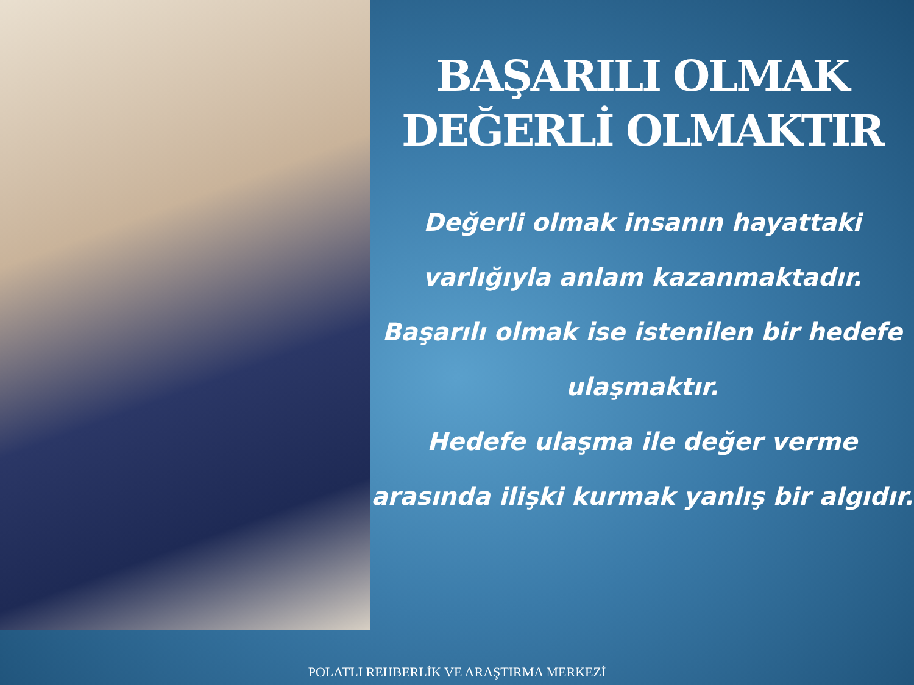BAŞARILI OLMAK
DEĞERLİ OLMAKTIR
Değerli olmak insanın hayattaki varlığıyla anlam kazanmaktadır. Başarılı olmak ise istenilen bir hedefe ulaşmaktır.
Hedefe ulaşma ile değer verme arasında ilişki kurmak yanlış bir algıdır.
POLATLI REHBERLİK VE ARAŞTIRMA MERKEZİ